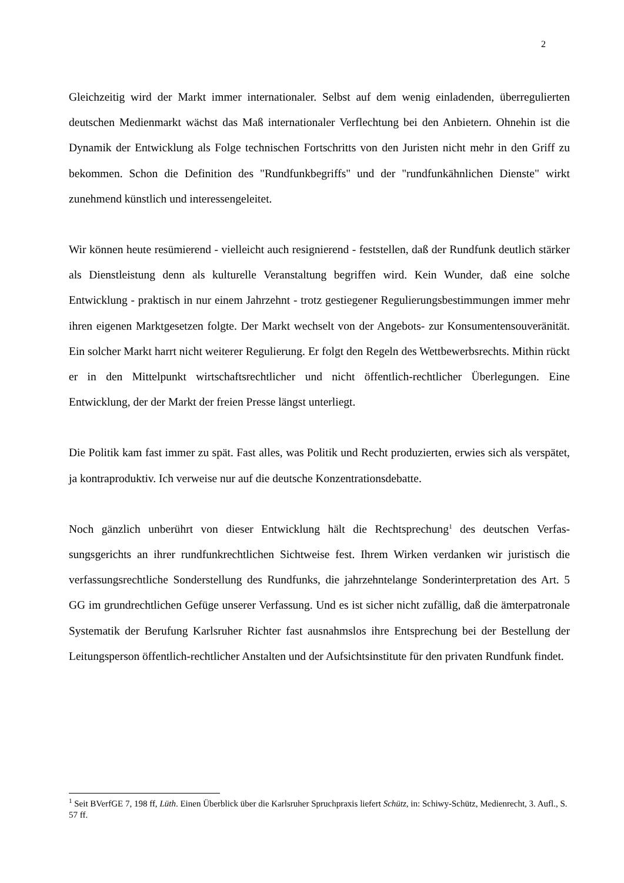2
Gleichzeitig wird der Markt immer internationaler. Selbst auf dem wenig einladenden, überregu­lierten deutschen Medienmarkt wächst das Maß internationaler Verflechtung bei den Anbietern. Ohnehin ist die Dynamik der Entwicklung als Folge technischen Fortschritts von den Juristen nicht mehr in den Griff zu bekommen. Schon die Definition des "Rundfunkbegriffs" und der "rundfunkähnlichen Dienste" wirkt zunehmend künstlich und interessengeleitet.
Wir können heute resümierend - vielleicht auch resignierend - feststellen, daß der Rundfunk deut­lich stärker als Dienstleistung denn als kulturelle Veranstaltung begriffen wird. Kein Wunder, daß eine solche Entwicklung - praktisch in nur einem Jahrzehnt - trotz gestiegener Regulierungsbe­stimmungen immer mehr ihren eigenen Marktgesetzen folgte. Der Markt wechselt von der Ange­bots- zur Konsumentensouveränität. Ein solcher Markt harrt nicht weiterer Regulierung. Er folgt den Regeln des Wettbewerbsrechts. Mithin rückt er in den Mittelpunkt wirtschaftsrechtlicher und nicht öffentlich-rechtlicher Überlegungen. Eine Entwicklung, der der Markt der freien Presse längst unterliegt.
Die Politik kam fast immer zu spät. Fast alles, was Politik und Recht produzierten, erwies sich als verspätet, ja kontraproduktiv. Ich verweise nur auf die deutsche Konzentrationsdebatte.
Noch gänzlich unberührt von dieser Entwicklung hält die Rechtsprechung<sup>1</sup> des deutschen Verfas­sungsgerichts an ihrer rundfunkrechtlichen Sichtweise fest. Ihrem Wirken verdanken wir juris­tisch die verfassungsrechtliche Sonderstellung des Rundfunks, die jahrzehntelange Sonderinter­pretation des Art. 5 GG im grundrechtlichen Gefüge unserer Verfassung. Und es ist sicher nicht zufällig, daß die ämterpatronale Systematik der Berufung Karlsruher Richter fast ausnahmslos ihre Entsprechung bei der Bestellung der Leitungsperson öffentlich-rechtlicher Anstalten und der Aufsichtsinstitute für den privaten Rundfunk findet.
<sup>1</sup> Seit BVerfGE 7, 198 ff, Lüth. Einen Überblick über die Karlsruher Spruchpraxis liefert Schütz, in: Schiwy-Schütz, Medienrecht, 3. Aufl., S. 57 ff.